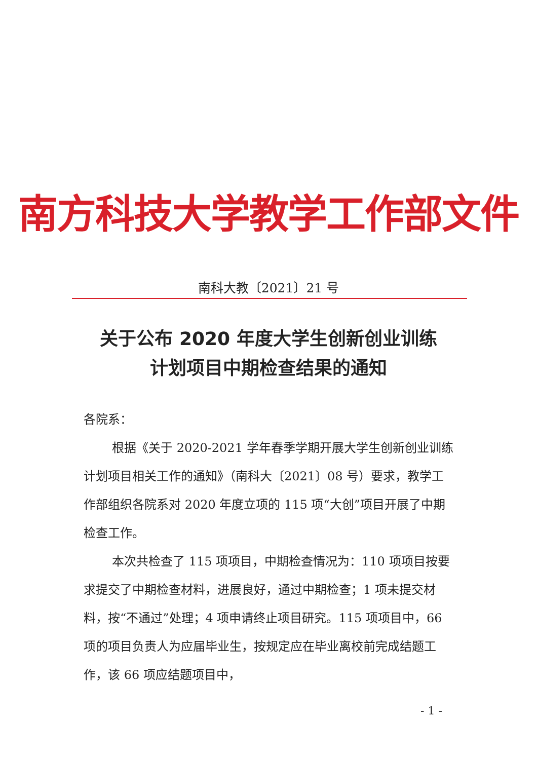南方科技大学教学工作部文件
南科大教〔2021〕21 号
关于公布 2020 年度大学生创新创业训练
计划项目中期检查结果的通知
各院系：
根据《关于 2020-2021 学年春季学期开展大学生创新创业训练计划项目相关工作的通知》（南科大〔2021〕08 号）要求，教学工作部组织各院系对 2020 年度立项的 115 项“大创”项目开展了中期检查工作。
本次共检查了 115 项项目，中期检查情况为：110 项项目按要求提交了中期检查材料，进展良好，通过中期检查；1 项未提交材料，按“不通过”处理；4 项申请终止项目研究。115 项项目中，66 项的项目负责人为应届毕业生，按规定应在毕业离校前完成结题工作，该 66 项应结题项目中，
- 1 -